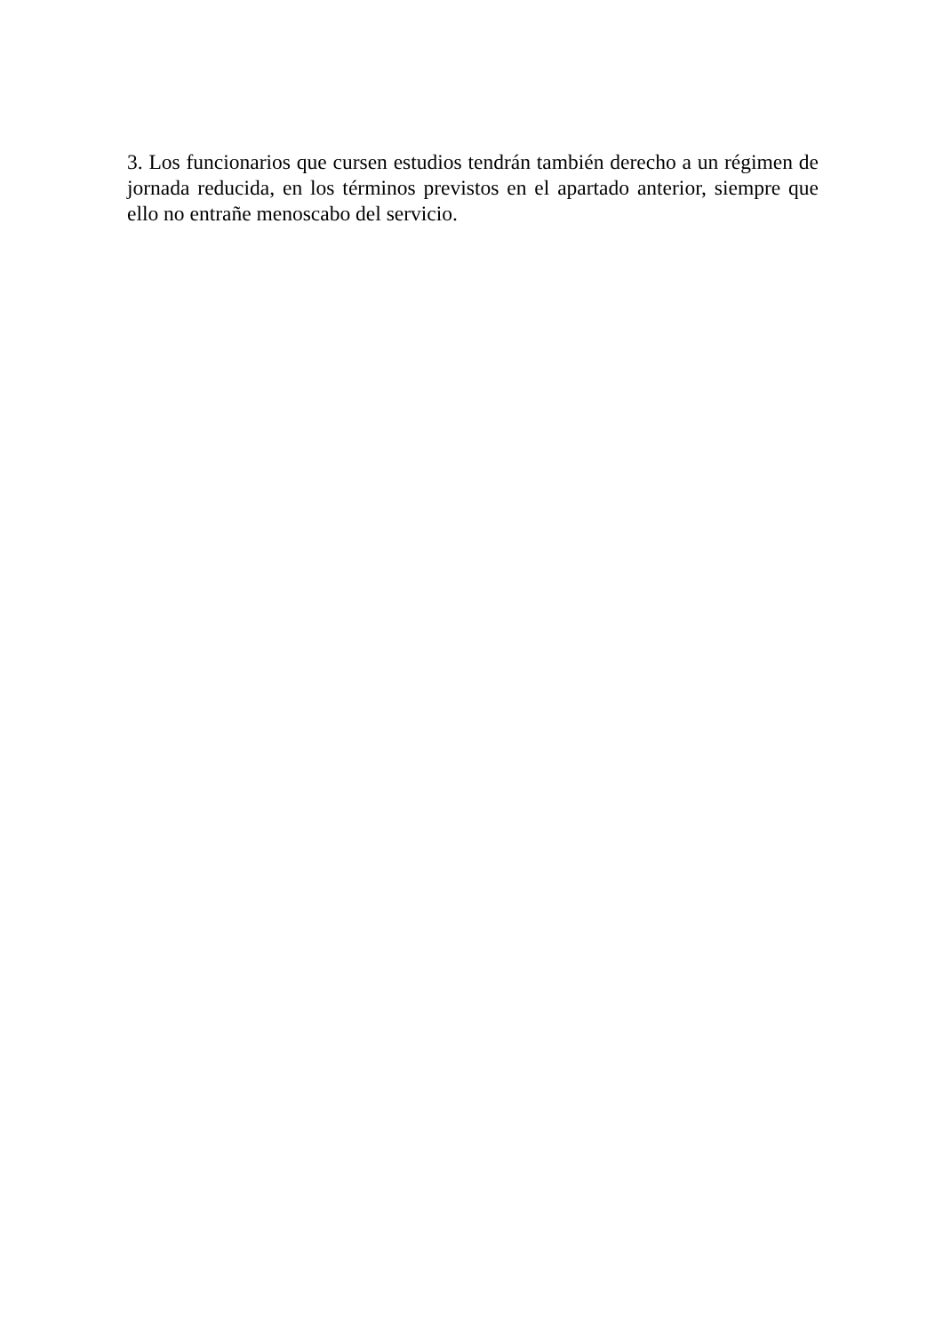3. Los funcionarios que cursen estudios tendrán también derecho a un régimen de jornada reducida, en los términos previstos en el apartado anterior, siempre que ello no entrañe menoscabo del servicio.